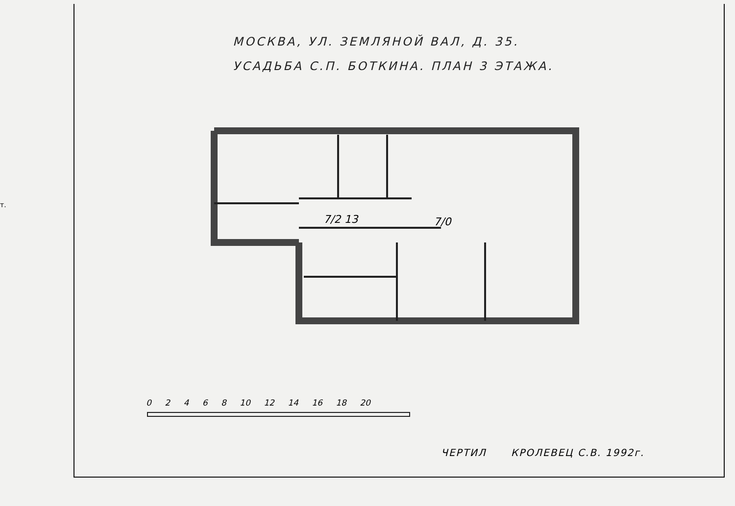т.
МОСКВА, УЛ. ЗЕМЛЯНОЙ ВАЛ, Д. 35.
УСАДЬБА С.П. БОТКИНА. ПЛАН 3 ЭТАЖА.
7/2 13
7/0
0 2 4 6 8 10 12 14 16 18 20
ЧЕРТИЛ КРОЛЕВЕЦ С.В. 1992г.